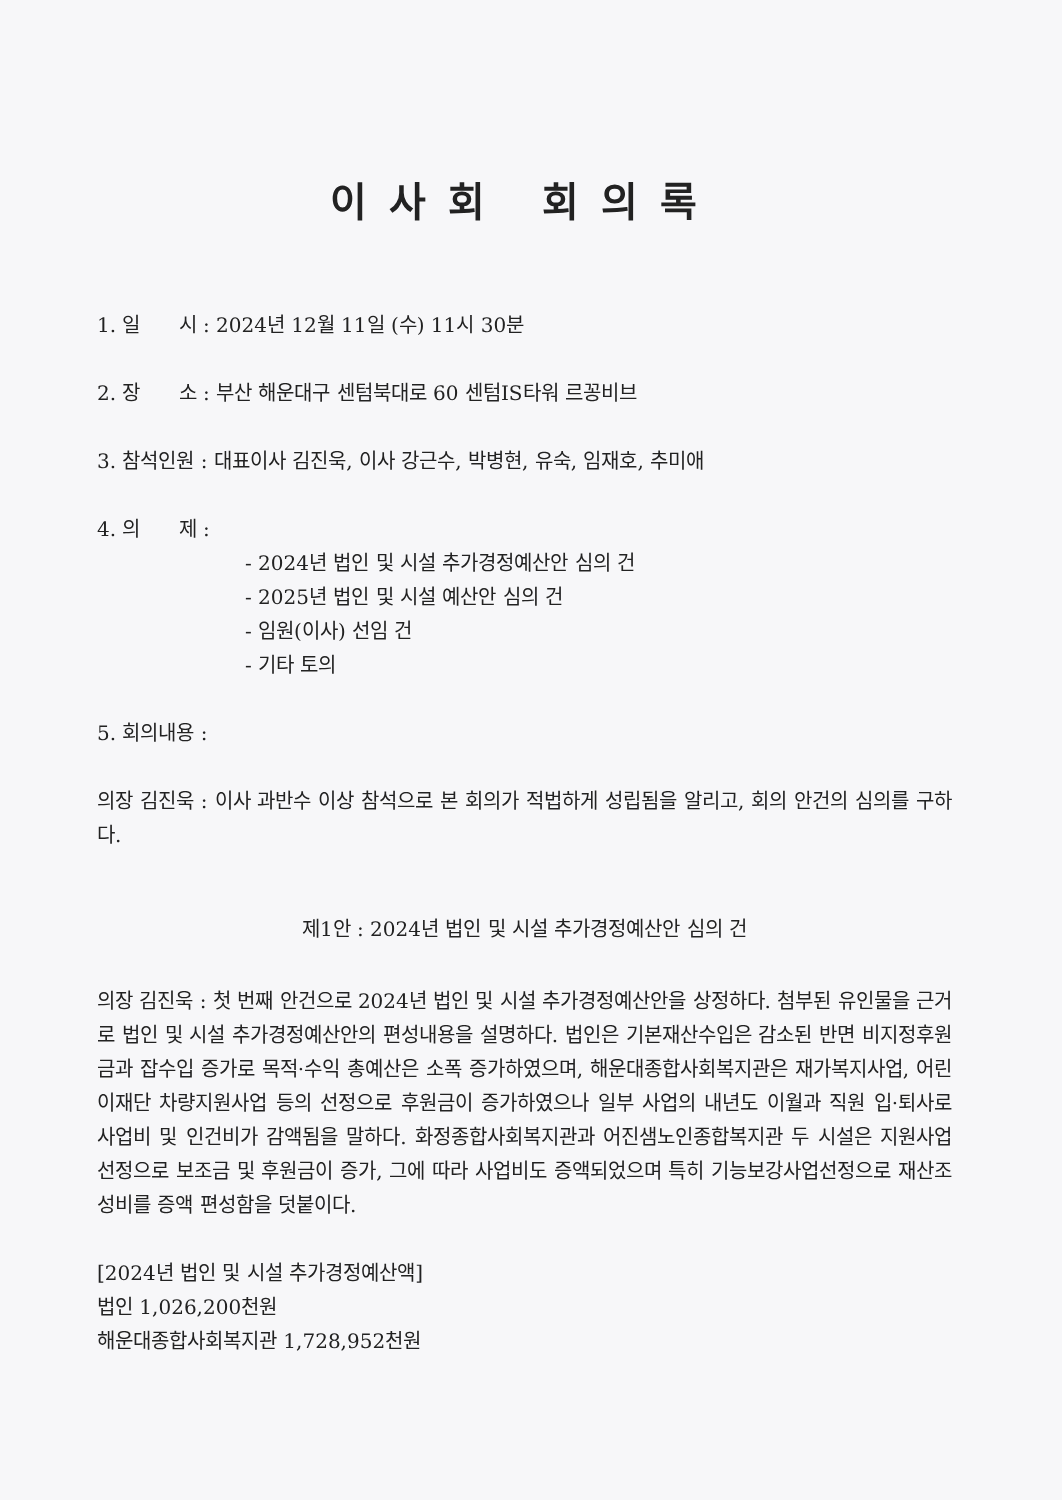이사회 회의록
1. 일 시 : 2024년 12월 11일 (수) 11시 30분
2. 장 소 : 부산 해운대구 센텀북대로 60 센텀IS타워 르꽁비브
3. 참석인원 : 대표이사 김진욱, 이사 강근수, 박병현, 유숙, 임재호, 추미애
4. 의 제 :
- 2024년 법인 및 시설 추가경정예산안 심의 건
- 2025년 법인 및 시설 예산안 심의 건
- 임원(이사) 선임 건
- 기타 토의
5. 회의내용 :
의장 김진욱 : 이사 과반수 이상 참석으로 본 회의가 적법하게 성립됨을 알리고, 회의 안건의 심의를 구하다.
제1안 : 2024년 법인 및 시설 추가경정예산안 심의 건
의장 김진욱 : 첫 번째 안건으로 2024년 법인 및 시설 추가경정예산안을 상정하다. 첨부된 유인물을 근거로 법인 및 시설 추가경정예산안의 편성내용을 설명하다. 법인은 기본재산수입은 감소된 반면 비지정후원금과 잡수입 증가로 목적·수익 총예산은 소폭 증가하였으며, 해운대종합사회복지관은 재가복지사업, 어린이재단 차량지원사업 등의 선정으로 후원금이 증가하였으나 일부 사업의 내년도 이월과 직원 입·퇴사로 사업비 및 인건비가 감액됨을 말하다. 화정종합사회복지관과 어진샘노인종합복지관 두 시설은 지원사업 선정으로 보조금 및 후원금이 증가, 그에 따라 사업비도 증액되었으며 특히 기능보강사업선정으로 재산조성비를 증액 편성함을 덧붙이다.
[2024년 법인 및 시설 추가경정예산액]
법인 1,026,200천원
해운대종합사회복지관 1,728,952천원